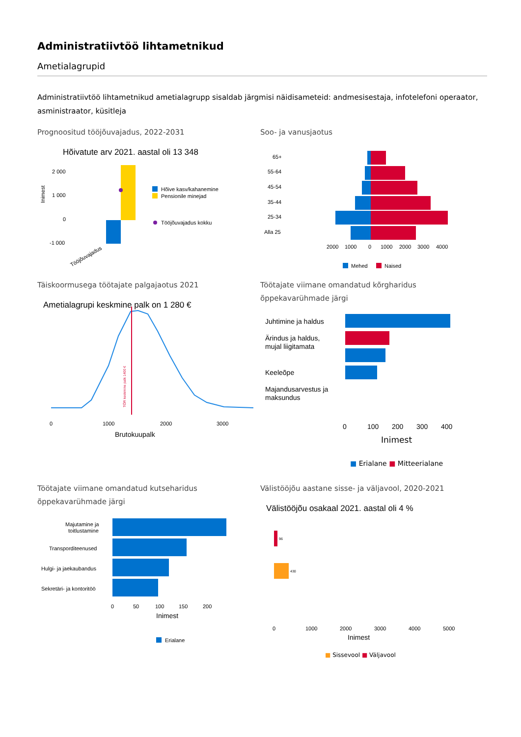Administratiivtöö lihtametnikud
Ametialagrupid
Administratiivtöö lihtametnikud ametialagrupp sisaldab järgmisi näidisameteid: andmesisestaja, infotelefoni operaator, asministraator, küsitleja
Prognoositud tööjõuvajadus, 2022-2031
Hõivatute arv 2021. aastal oli 13 348
2 000
1 000
0
-1 000
Inimest
Hõive kasv/kahanemine
Pensionile minejad
Tööjõuvajadus kokku
Tööjõuvajadus
Soo- ja vanusjaotus
65+
55-64
45-54
35-44
25-34
Alla 25
2000
1000
0
1000
2000
3000
4000
Mehed
Naised
Täiskoormusega töötajate palgajaotus 2021
Ametialagrupi keskmine palk on 1 280 €
TÖR keskmine palk 1400 €
0
1000
2000
3000
Brutokuupalk
Töötajate viimane omandatud kõrgharidus õppekavarühmade järgi
Juhtimine ja haldus
Ärindus ja haldus,
mujal liigitamata
Keeleõpe
Majandusarvestus ja
maksundus
0
100
200
300
400
Inimest
■ Erialane ■ Mitteerialane
Töötajate viimane omandatud kutseharidus õppekavarühmade järgi
Majutamine ja
toitlustamine
Transporditeenused
Hulgi- ja jaekaubandus
Sekretäri- ja kontoritöö
0
50
100
150
200
Inimest
Erialane
Välistööjõu aastane sisse- ja väljavool, 2020-2021
Välistööjõu osakaal 2021. aastal oli 4 %
96
430
0
1000
2000
3000
4000
5000
Inimest
■ Sissevool ■ Väljavool